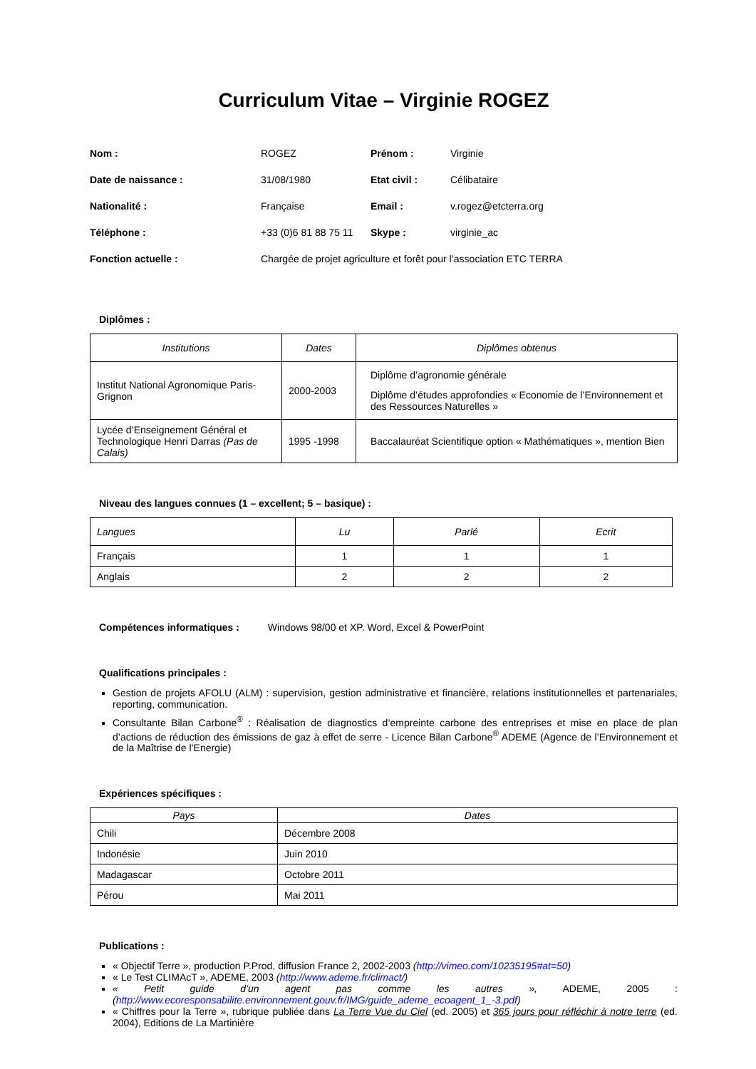Curriculum Vitae – Virginie ROGEZ
| Nom : | ROGEZ | Prénom : | Virginie |
| Date de naissance : | 31/08/1980 | Etat civil : | Célibataire |
| Nationalité : | Française | Email : | v.rogez@etcterra.org |
| Téléphone : | +33 (0)6 81 88 75 11 | Skype : | virginie_ac |
| Fonction actuelle : | Chargée de projet agriculture et forêt pour l’association ETC TERRA | | |
Diplômes :
| Institutions | Dates | Diplômes obtenus |
| --- | --- | --- |
| Institut National Agronomique Paris-Grignon | 2000-2003 | Diplôme d’agronomie générale Diplôme d’études approfondies « Economie de l’Environnement et des Ressources Naturelles » |
| Lycée d’Enseignement Général et Technologique Henri Darras (Pas de Calais) | 1995 -1998 | Baccalauréat Scientifique option « Mathématiques », mention Bien |
Niveau des langues connues (1 – excellent; 5 – basique) :
| Langues | Lu | Parlé | Ecrit |
| --- | --- | --- | --- |
| Français | 1 | 1 | 1 |
| Anglais | 2 | 2 | 2 |
Compétences informatiques : Windows 98/00 et XP. Word, Excel & PowerPoint
Qualifications principales :
Gestion de projets AFOLU (ALM) : supervision, gestion administrative et financière, relations institutionnelles et partenariales, reporting, communication.
Consultante Bilan Carbone<sup>®</sup> : Réalisation de diagnostics d’empreinte carbone des entreprises et mise en place de plan d’actions de réduction des émissions de gaz à effet de serre - Licence Bilan Carbone<sup>®</sup> ADEME (Agence de l’Environnement et de la Maîtrise de l’Energie)
Expériences spécifiques :
| Pays | Dates |
| --- | --- |
| Chili | Décembre 2008 |
| Indonésie | Juin 2010 |
| Madagascar | Octobre 2011 |
| Pérou | Mai 2011 |
Publications :
« Objectif Terre », production P.Prod, diffusion France 2, 2002-2003 (http://vimeo.com/10235195#at=50)
« Le Test CLIMAcT », ADEME, 2003 (http://www.ademe.fr/climact/)
« Petit guide d’un agent pas comme les autres », ADEME, 2005 : (http://www.ecoresponsabilite.environnement.gouv.fr/IMG/guide_ademe_ecoagent_1_-3.pdf)
« Chiffres pour la Terre », rubrique publiée dans La Terre Vue du Ciel (ed. 2005) et 365 jours pour réfléchir à notre terre (ed. 2004), Editions de La Martinière